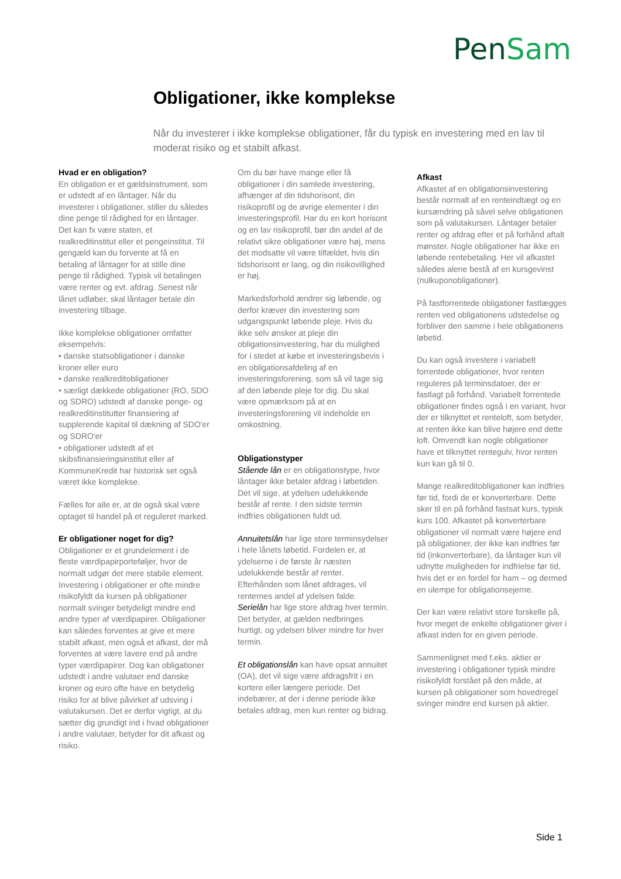PenSam
Obligationer, ikke komplekse
Når du investerer i ikke komplekse obligationer, får du typisk en investering med en lav til moderat risiko og et stabilt afkast.
Hvad er en obligation?
En obligation er et gældsinstrument, som er udstedt af en låntager. Når du investerer i obligationer, stiller du således dine penge til rådighed for en låntager. Det kan fx være staten, et realkreditinstitut eller et pengeinstitut. Til gengæld kan du forvente at få en betaling af låntager for at stille dine penge til rådighed. Typisk vil betalingen være renter og evt. afdrag. Senest når lånet udløber, skal låntager betale din investering tilbage.
Ikke komplekse obligationer omfatter eksempelvis:
• danske statsobligationer i danske kroner eller euro
• danske realkreditobligationer
• særligt dækkede obligationer (RO, SDO og SDRO) udstedt af danske penge- og realkreditinstitutter finansiering af supplerende kapital til dækning af SDO'er og SDRO'er
• obligationer udstedt af et skibsfinansieringsinstitut eller af KommuneKredit har historisk set også været ikke komplekse.
Fælles for alle er, at de også skal være optaget til handel på et reguleret marked.
Er obligationer noget for dig?
Obligationer er et grundelement i de fleste værdipapirporteføljer, hvor de normalt udgør det mere stabile element. Investering i obligationer er ofte mindre risikofyldt da kursen på obligationer normalt svinger betydeligt mindre end andre typer af værdipapirer. Obligationer kan således forventes at give et mere stabilt afkast, men også et afkast, der må forventes at være lavere end på andre typer værdipapirer. Dog kan obligationer udstedt i andre valutaer end danske kroner og euro ofte have en betydelig risiko for at blive påvirket af udsving i valutakursen. Det er derfor vigtigt, at du sætter dig grundigt ind i hvad obligationer i andre valutaer, betyder for dit afkast og risiko.
Om du bør have mange eller få obligationer i din samlede investering, afhænger af din tidshorisont, din risikoprofil og de øvrige elementer i din investeringsprofil. Har du en kort horisont og en lav risikoprofil, bør din andel af de relativt sikre obligationer være høj, mens det modsatte vil være tilfældet, hvis din tidshorisont er lang, og din risikovillighed er høj.
Markedsforhold ændrer sig løbende, og derfor kræver din investering som udgangspunkt løbende pleje. Hvis du ikke selv ønsker at pleje din obligationsinvestering, har du mulighed for i stedet at købe et investeringsbevis i en obligationsafdeling af en investeringsforening, som så vil tage sig af den løbende pleje for dig. Du skal være opmærksom på at en investeringsforening vil indeholde en omkostning.
Obligationstyper
Stående lån er en obligationstype, hvor låntager ikke betaler afdrag i løbetiden. Det vil sige, at ydelsen udelukkende består af rente. I den sidste termin indfries obligationen fuldt ud.
Annuitetslån har lige store terminsydelser i hele lånets løbetid. Fordelen er, at ydelserne i de første år næsten udelukkende består af renter. Efterhånden som lånet afdrages, vil renternes andel af ydelsen falde.
Serielån har lige store afdrag hver termin. Det betyder, at gælden nedbringes hurtigt. og ydelsen bliver mindre for hver termin.
Et obligationslån kan have opsat annuitet (OA), det vil sige være afdragsfrit i en kortere eller længere periode. Det indebærer, at der i denne periode ikke betales afdrag, men kun renter og bidrag.
Afkast
Afkastet af en obligationsinvestering består normalt af en renteindtægt og en kursændring på såvel selve obligationen som på valutakursen. Låntager betaler renter og afdrag efter et på forhånd aftalt mønster. Nogle obligationer har ikke en løbende rentebetaling. Her vil afkastet således alene bestå af en kursgevinst (nulkuponobligationer).
På fastforrentede obligationer fastlægges renten ved obligationens udstedelse og forbliver den samme i hele obligationens løbetid.
Du kan også investere i variabelt forrentede obligationer, hvor renten reguleres på terminsdatoer, der er fastlagt på forhånd. Variabelt forrentede obligationer findes også i en variant, hvor der er tilknyttet et renteloft, som betyder, at renten ikke kan blive højere end dette loft. Omvendt kan nogle obligationer have et tilknyttet rentegulv, hvor renten kun kan gå til 0.
Mange realkreditobligationer kan indfries før tid, fordi de er konverterbare. Dette sker til en på forhånd fastsat kurs, typisk kurs 100. Afkastet på konverterbare obligationer vil normalt være højere end på obligationer, der ikke kan indfries før tid (inkonverterbare), da låntager kun vil udnytte muligheden for indfrielse før tid, hvis det er en fordel for ham – og dermed en ulempe for obligationsejerne.
Der kan være relativt store forskelle på, hvor meget de enkelte obligationer giver i afkast inden for en given periode.
Sammenlignet med f.eks. aktier er investering i obligationer typisk mindre risikofyldt forstået på den måde, at kursen på obligationer som hovedregel svinger mindre end kursen på aktier.
Side 1